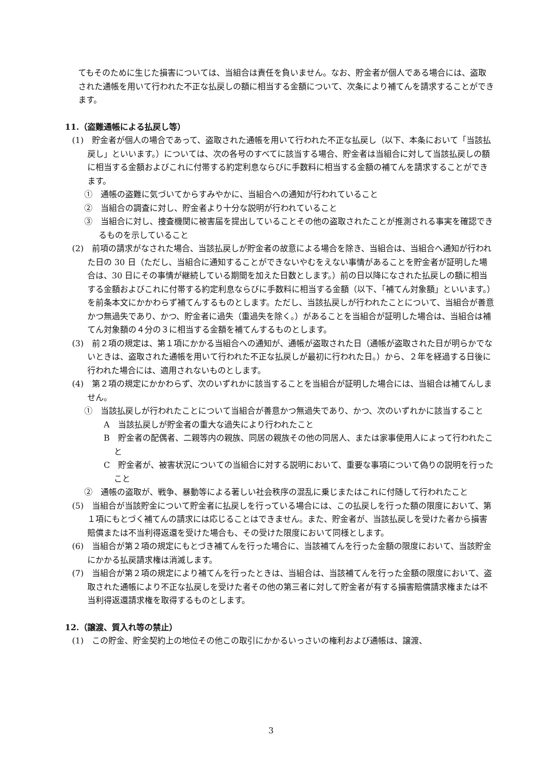てもそのために生じた損害については、当組合は責任を負いません。なお、貯金者が個人である場合には、盗取された通帳を用いて行われた不正な払戻しの額に相当する金額について、次条により補てんを請求することができます。
11.（盗難通帳による払戻し等）
(1)　貯金者が個人の場合であって、盗取された通帳を用いて行われた不正な払戻し（以下、本条において「当該払戻し」といいます。）については、次の各号のすべてに該当する場合、貯金者は当組合に対して当該払戻しの額に相当する金額およびこれに付帯する約定利息ならびに手数料に相当する金額の補てんを請求することができます。
①　通帳の盗難に気づいてからすみやかに、当組合への通知が行われていること
②　当組合の調査に対し、貯金者より十分な説明が行われていること
③　当組合に対し、捜査機関に被害届を提出していることその他の盗取されたことが推測される事実を確認できるものを示していること
(2)　前項の請求がなされた場合、当該払戻しが貯金者の故意による場合を除き、当組合は、当組合へ通知が行われた日の 30 日（ただし、当組合に通知することができないやむをえない事情があることを貯金者が証明した場合は、30 日にその事情が継続している期間を加えた日数とします。）前の日以降になされた払戻しの額に相当する金額およびこれに付帯する約定利息ならびに手数料に相当する金額（以下、「補てん対象額」といいます。）を前条本文にかかわらず補てんするものとします。ただし、当該払戻しが行われたことについて、当組合が善意かつ無過失であり、かつ、貯金者に過失（重過失を除く。）があることを当組合が証明した場合は、当組合は補てん対象額の４分の３に相当する金額を補てんするものとします。
(3)　前２項の規定は、第１項にかかる当組合への通知が、通帳が盗取された日（通帳が盗取された日が明らかでないときは、盗取された通帳を用いて行われた不正な払戻しが最初に行われた日。）から、２年を経過する日後に行われた場合には、適用されないものとします。
(4)　第２項の規定にかかわらず、次のいずれかに該当することを当組合が証明した場合には、当組合は補てんしません。
①　当該払戻しが行われたことについて当組合が善意かつ無過失であり、かつ、次のいずれかに該当すること
A　当該払戻しが貯金者の重大な過失により行われたこと
B　貯金者の配偶者、二親等内の親族、同居の親族その他の同居人、または家事使用人によって行われたこと
C　貯金者が、被害状況についての当組合に対する説明において、重要な事項について偽りの説明を行ったこと
②　通帳の盗取が、戦争、暴動等による著しい社会秩序の混乱に乗じまたはこれに付随して行われたこと
(5)　当組合が当該貯金について貯金者に払戻しを行っている場合には、この払戻しを行った額の限度において、第１項にもとづく補てんの請求には応じることはできません。また、貯金者が、当該払戻しを受けた者から損害賠償または不当利得返還を受けた場合も、その受けた限度において同様とします。
(6)　当組合が第２項の規定にもとづき補てんを行った場合に、当該補てんを行った金額の限度において、当該貯金にかかる払戻請求権は消滅します。
(7)　当組合が第２項の規定により補てんを行ったときは、当組合は、当該補てんを行った金額の限度において、盗取された通帳により不正な払戻しを受けた者その他の第三者に対して貯金者が有する損害賠償請求権または不当利得返還請求権を取得するものとします。
12.（譲渡、質入れ等の禁止）
(1)　この貯金、貯金契約上の地位その他この取引にかかるいっさいの権利および通帳は、譲渡、
3